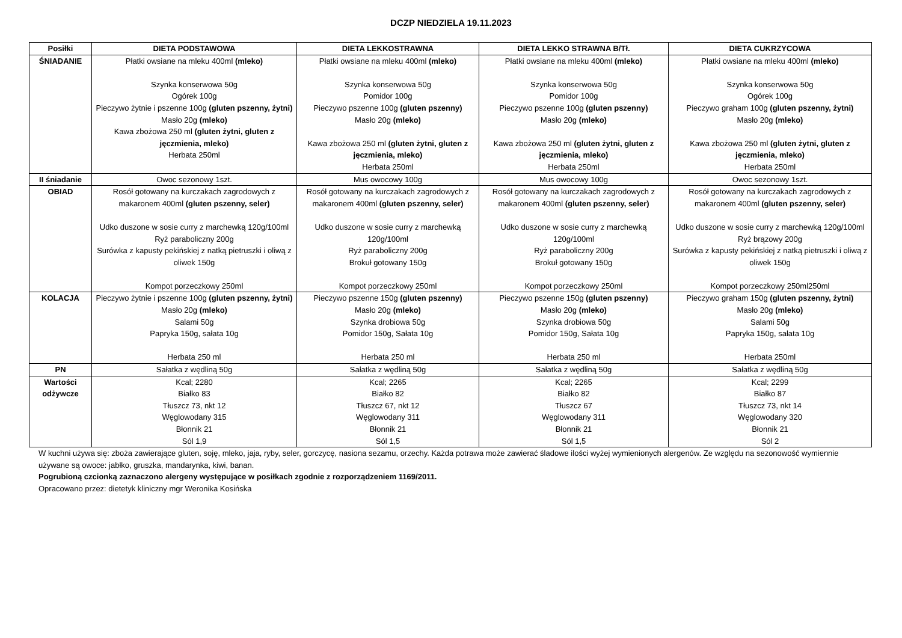DCZP NIEDZIELA 19.11.2023
| Posiłki | DIETA PODSTAWOWA | DIETA LEKKOSTRAWNA | DIETA LEKKO STRAWNA B/Tł. | DIETA CUKRZYCOWA |
| --- | --- | --- | --- | --- |
| ŚNIADANIE | Płatki owsiane na mleku 400ml (mleko) Szynka konserwowa 50g Ogórek 100g Pieczywo żytnie i pszenne 100g (gluten pszenny, żytni) Masło 20g (mleko) Kawa zbożowa 250 ml (gluten żytni, gluten z jęczmienia, mleko) Herbata 250ml | Płatki owsiane na mleku 400ml (mleko) Szynka konserwowa 50g Pomidor 100g Pieczywo pszenne 100g (gluten pszenny) Masło 20g (mleko) Kawa zbożowa 250 ml (gluten żytni, gluten z jęczmienia, mleko) Herbata 250ml | Płatki owsiane na mleku 400ml (mleko) Szynka konserwowa 50g Pomidor 100g Pieczywo pszenne 100g (gluten pszenny) Masło 20g (mleko) Kawa zbożowa 250 ml (gluten żytni, gluten z jęczmienia, mleko) Herbata 250ml | Płatki owsiane na mleku 400ml (mleko) Szynka konserwowa 50g Ogórek 100g Pieczywo graham 100g (gluten pszenny, żytni) Masło 20g (mleko) Kawa zbożowa 250 ml (gluten żytni, gluten z jęczmienia, mleko) Herbata 250ml |
| II śniadanie | Owoc sezonowy 1szt. | Mus owocowy 100g | Mus owocowy 100g | Owoc sezonowy 1szt. |
| OBIAD | Rosół gotowany na kurczakach zagrodowych z makaronem 400ml (gluten pszenny, seler) Udko duszone w sosie curry z marchewką 120g/100ml Ryż paraboliczny 200g Surówka z kapusty pekińskiej z natką pietruszki i oliwą z oliwek 150g Kompot porzeczkowy 250ml | Rosół gotowany na kurczakach zagrodowych z makaronem 400ml (gluten pszenny, seler) Udko duszone w sosie curry z marchewką 120g/100ml Ryż paraboliczny 200g Brokuł gotowany 150g Kompot porzeczkowy 250ml | Rosół gotowany na kurczakach zagrodowych z makaronem 400ml (gluten pszenny, seler) Udko duszone w sosie curry z marchewką 120g/100ml Ryż paraboliczny 200g Brokuł gotowany 150g Kompot porzeczkowy 250ml | Rosół gotowany na kurczakach zagrodowych z makaronem 400ml (gluten pszenny, seler) Udko duszone w sosie curry z marchewką 120g/100ml Ryż brązowy 200g Surówka z kapusty pekińskiej z natką pietruszki i oliwą z oliwek 150g Kompot porzeczkowy 250ml250ml |
| KOLACJA | Pieczywo żytnie i pszenne 100g (gluten pszenny, żytni) Masło 20g (mleko) Salami 50g Papryka 150g, sałata 10g Herbata 250 ml | Pieczywo pszenne 150g (gluten pszenny) Masło 20g (mleko) Szynka drobiowa 50g Pomidor 150g, Sałata 10g Herbata 250 ml | Pieczywo pszenne 150g (gluten pszenny) Masło 20g (mleko) Szynka drobiowa 50g Pomidor 150g, Sałata 10g Herbata 250 ml | Pieczywo graham 150g (gluten pszenny, żytni) Masło 20g (mleko) Salami 50g Papryka 150g, sałata 10g Herbata 250ml |
| PN | Sałatka z wędliną 50g | Sałatka z wędliną 50g | Sałatka z wędliną 50g | Sałatka z wędliną 50g |
| Wartości odżywcze | Kcal; 2280 Białko 83 Tłuszcz 73, nkt 12 Węglowodany 315 Błonnik 21 Sól 1,9 | Kcal; 2265 Białko 82 Tłuszcz 67, nkt 12 Węglowodany 311 Błonnik 21 Sól 1,5 | Kcal; 2265 Białko 82 Tłuszcz 67 Węglowodany 311 Błonnik 21 Sól 1,5 | Kcal; 2299 Białko 87 Tłuszcz 73, nkt 14 Węglowodany 320 Błonnik 21 Sól 2 |
W kuchni używa się: zboża zawierające gluten, soję, mleko, jaja, ryby, seler, gorczycę, nasiona sezamu, orzechy. Każda potrawa może zawierać śladowe ilości wyżej wymienionych alergenów. Ze względu na sezonowość wymiennie używane są owoce: jabłko, gruszka, mandarynka, kiwi, banan.
Pogrubioną czcionką zaznaczono alergeny występujące w posiłkach zgodnie z rozporządzeniem 1169/2011.
Opracowano przez: dietetyk kliniczny mgr Weronika Kosińska